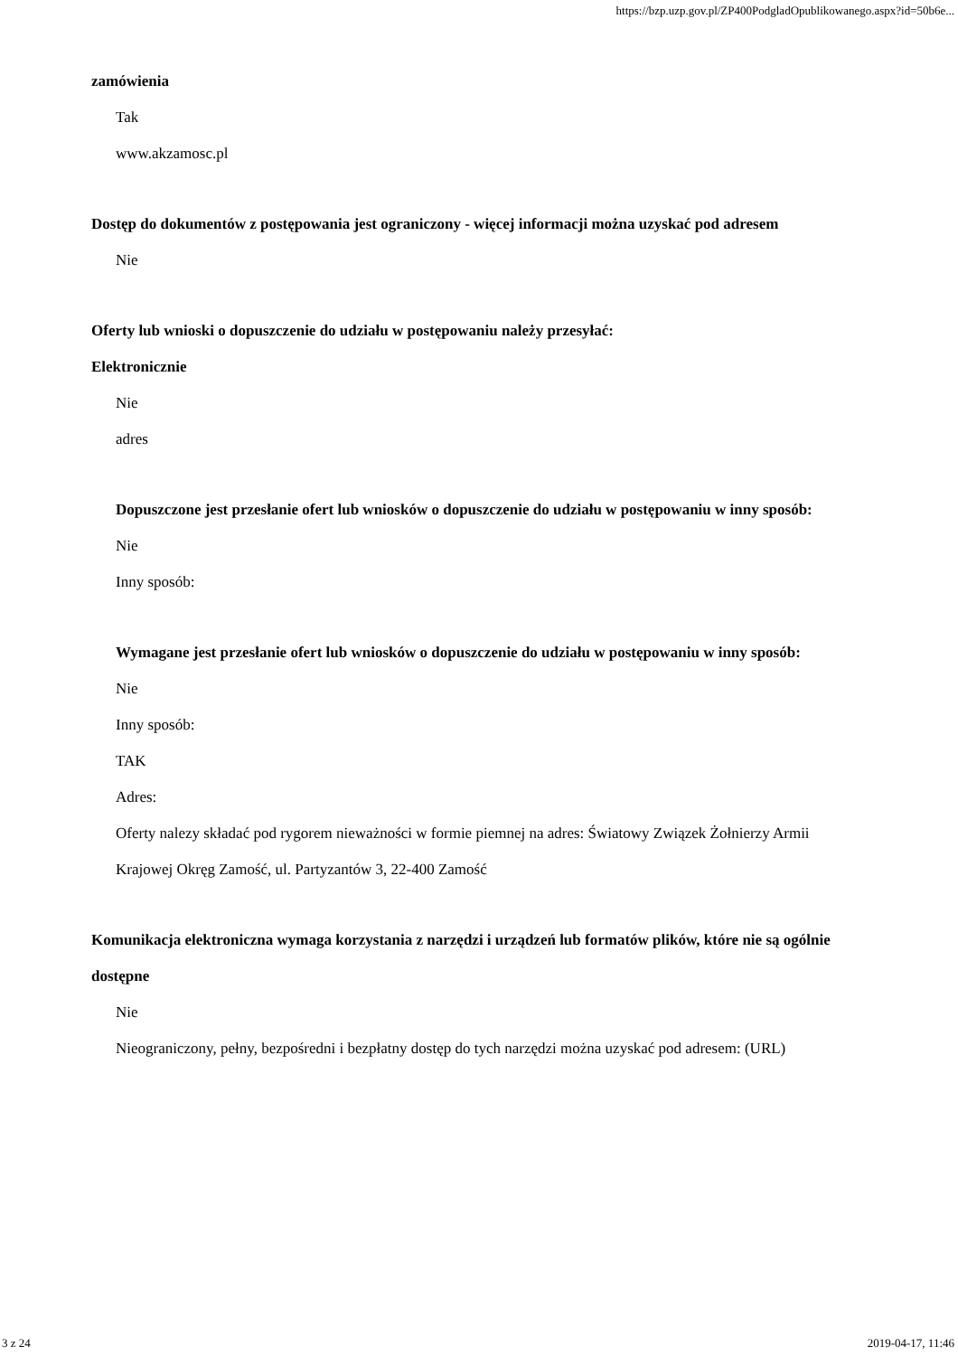https://bzp.uzp.gov.pl/ZP400PodgladOpublikowanego.aspx?id=50b6e...
zamówienia
Tak
www.akzamosc.pl
Dostęp do dokumentów z postępowania jest ograniczony - więcej informacji można uzyskać pod adresem
Nie
Oferty lub wnioski o dopuszczenie do udziału w postępowaniu należy przesyłać:
Elektronicznie
Nie
adres
Dopuszczone jest przesłanie ofert lub wniosków o dopuszczenie do udziału w postępowaniu w inny sposób:
Nie
Inny sposób:
Wymagane jest przesłanie ofert lub wniosków o dopuszczenie do udziału w postępowaniu w inny sposób:
Nie
Inny sposób:
TAK
Adres:
Oferty nalezy składać pod rygorem nieważności w formie piemnej na adres: Światowy Związek Żołnierzy Armii Krajowej Okręg Zamość, ul. Partyzantów 3, 22-400 Zamość
Komunikacja elektroniczna wymaga korzystania z narzędzi i urządzeń lub formatów plików, które nie są ogólnie dostępne
Nie
Nieograniczony, pełny, bezpośredni i bezpłatny dostęp do tych narzędzi można uzyskać pod adresem: (URL)
3 z 24 2019-04-17, 11:46